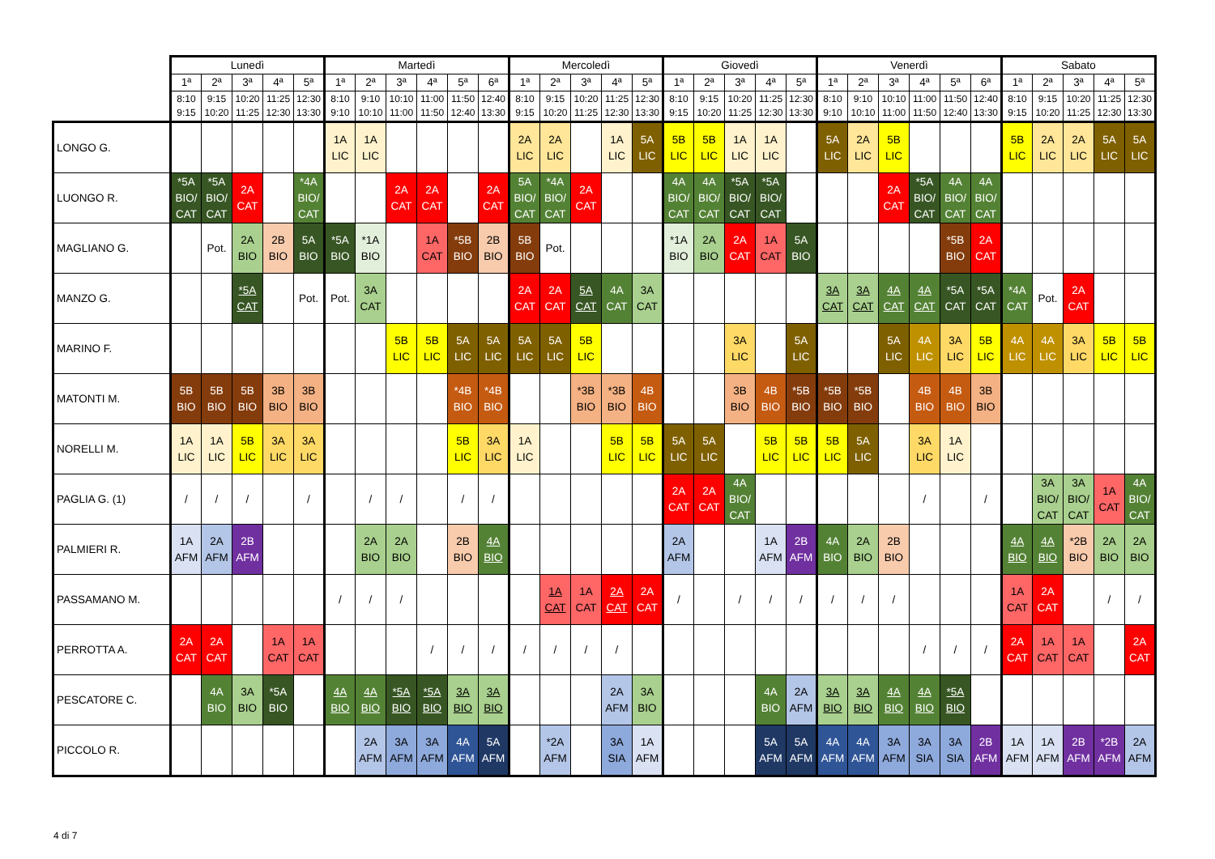| | Lunedì | | | | | Martedì | | | | | | Mercoledì | | | | | Giovedì | | | | | Venerdì | | | | | | Sabato | | | | |
| --- | --- | --- | --- | --- | --- | --- | --- | --- | --- | --- | --- | --- | --- | --- | --- | --- | --- | --- | --- | --- | --- | --- | --- | --- | --- | --- | --- | --- | --- | --- | --- | --- |
| | 1ª | 2ª | 3ª | 4ª | 5ª | 1ª | 2ª | 3ª | 4ª | 5ª | 6ª | 1ª | 2ª | 3ª | 4ª | 5ª | 1ª | 2ª | 3ª | 4ª | 5ª | 1ª | 2ª | 3ª | 4ª | 5ª | 6ª | 1ª | 2ª | 3ª | 4ª | 5ª |
| | 8:10 9:15 | 9:15 10:20 | 10:20 11:25 | 11:25 12:30 | 12:30 13:30 | 8:10 9:10 | 9:10 10:10 | 10:10 11:00 | 11:00 11:50 | 11:50 12:40 | 12:40 13:30 | 8:10 9:15 | 9:15 10:20 | 10:20 11:25 | 11:25 12:30 | 12:30 13:30 | 8:10 9:15 | 9:15 10:20 | 10:20 11:25 | 11:25 12:30 | 12:30 13:30 | 8:10 9:10 | 9:10 10:10 | 10:10 11:00 | 11:00 11:50 | 11:50 12:40 | 12:40 13:30 | 8:10 9:15 | 9:15 10:20 | 10:20 11:25 | 11:25 12:30 | 12:30 13:30 |
| LONGO G. | | | | | | 1A LIC | 1A LIC | | | | | 2A LIC | 2A LIC | | 1A LIC | 5A LIC | 5B LIC | 5B LIC | 1A LIC | 1A LIC | | 5A LIC | 2A LIC | 5B LIC | | | | 5B LIC | 2A LIC | 2A LIC | 5A LIC | 5A LIC |
| LUONGO R. | *5A BIO/ CAT | *5A BIO/ CAT | 2A CAT | | *4A BIO/ CAT | | | 2A CAT | 2A CAT | | 2A CAT | 5A BIO/ CAT | *4A BIO/ CAT | 2A CAT | | | 4A BIO/ CAT | 4A BIO/ CAT | *5A BIO/ CAT | *5A BIO/ CAT | | | | 2A CAT | *5A BIO/ CAT | 4A BIO/ CAT | 4A BIO/ CAT | | | | | |
| MAGLIANO G. | | Pot. | 2A BIO | 2B BIO | 5A BIO | *5A BIO | *1A BIO | | 1A CAT | *5B BIO | 2B BIO | 5B BIO | Pot. | | | | *1A BIO | 2A BIO | 2A CAT | 1A CAT | 5A BIO | | | | | *5B BIO | 2A CAT | | | | | |
| MANZO G. | | | *5A CAT | | Pot. | Pot. | 3A CAT | | | | | 2A CAT | 2A CAT | 5A CAT | 4A CAT | 3A CAT | | | | | | 3A CAT | 3A CAT | 4A CAT | 4A CAT | *5A CAT | *5A CAT | *4A CAT | Pot. | 2A CAT | | |
| MARINO F. | | | | | | | | 5B LIC | 5B LIC | 5A LIC | 5A LIC | 5A LIC | 5A LIC | 5B LIC | | | | | 3A LIC | | 5A LIC | | | 5A LIC | 4A LIC | 3A LIC | 5B LIC | 4A LIC | 4A LIC | 3A LIC | 5B LIC | 5B LIC |
| MATONTI M. | 5B BIO | 5B BIO | 5B BIO | 3B BIO | 3B BIO | | | | | *4B BIO | *4B BIO | | | *3B BIO | *3B BIO | 4B BIO | | | 3B BIO | 4B BIO | *5B BIO | *5B BIO | *5B BIO | | 4B BIO | 4B BIO | 3B BIO | | | | | |
| NORELLI M. | 1A LIC | 1A LIC | 5B LIC | 3A LIC | 3A LIC | | | | | 5B LIC | 3A LIC | 1A LIC | | | 5B LIC | 5B LIC | 5A LIC | 5A LIC | | 5B LIC | 5B LIC | 5B LIC | 5A LIC | | 3A LIC | 1A LIC | | | | | | |
| PAGLIA G. (1) | / | / | / | | / | | / | / | | / | / | | | | | | 2A CAT | 2A CAT | 4A BIO/ CAT | | | | | | / | | / | | 3A BIO/ CAT | 3A BIO/ CAT | 1A CAT | 4A BIO/ CAT |
| PALMIERI R. | 1A AFM | 2A AFM | 2B AFM | | | | 2A BIO | 2A BIO | | 2B BIO | 4A BIO | | | | | | 2A AFM | | | 1A AFM | 2B AFM | 4A BIO | 2A BIO | 2B BIO | | | | 4A BIO | 4A BIO | *2B BIO | 2A BIO | 2A BIO |
| PASSAMANO M. | | | | | | / | / | / | | | | | 1A CAT | 1A CAT | 2A CAT | 2A CAT | / | | / | / | / | / | / | / | | | | 1A CAT | 2A CAT | | / | / |
| PERROTTA A. | 2A CAT | 2A CAT | | 1A CAT | 1A CAT | | | | / | / | / | / | / | / | / | | | | | | | | | | / | / | / | 2A CAT | 1A CAT | 1A CAT | | 2A CAT |
| PESCATORE C. | | 4A BIO | 3A BIO | *5A BIO | | 4A BIO | 4A BIO | *5A BIO | *5A BIO | 3A BIO | 3A BIO | | | | 2A AFM | 3A BIO | | | | 4A BIO | 2A AFM | 3A BIO | 3A BIO | 4A BIO | 4A BIO | *5A BIO | | | | | | |
| PICCOLO R. | | | | | | | 2A AFM | 3A AFM | 3A AFM | 4A AFM | 5A AFM | | *2A AFM | | 3A SIA | 1A AFM | | | | 5A AFM | 5A AFM | 4A AFM | 4A AFM | 3A AFM | 3A SIA | 3A SIA | 2B AFM | 1A AFM | 1A AFM | 2B AFM | *2B AFM | 2A AFM |
4 di 7